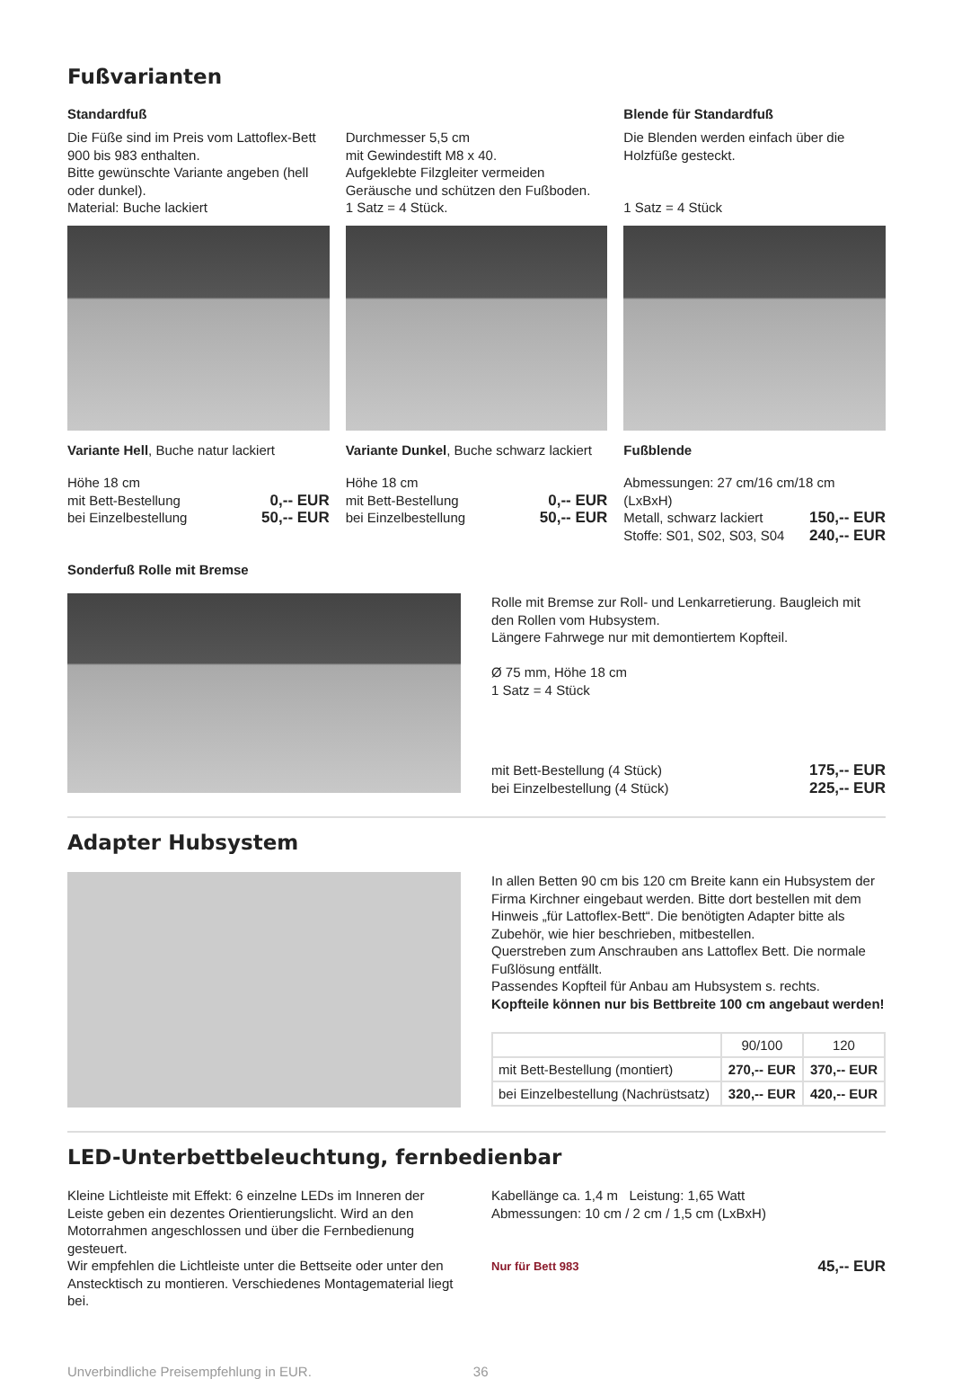Fußvarianten
Standardfuß
Die Füße sind im Preis vom Lattoflex-Bett 900 bis 983 enthalten.
Bitte gewünschte Variante angeben (hell oder dunkel).
Material: Buche lackiert
Durchmesser 5,5 cm
mit Gewindestift M8 x 40.
Aufgeklebte Filzgleiter vermeiden Geräusche und schützen den Fußboden.
1 Satz = 4 Stück.
Blende für Standardfuß
Die Blenden werden einfach über die Holzfüße gesteckt.
1 Satz = 4 Stück
Variante Hell, Buche natur lackiert
Höhe 18 cm
mit Bett-Bestellung 0,-- EUR
bei Einzelbestellung 50,-- EUR
Variante Dunkel, Buche schwarz lackiert
Höhe 18 cm
mit Bett-Bestellung 0,-- EUR
bei Einzelbestellung 50,-- EUR
Fußblende
Abmessungen: 27 cm/16 cm/18 cm (LxBxH)
Metall, schwarz lackiert 150,-- EUR
Stoffe: S01, S02, S03, S04 240,-- EUR
Sonderfuß Rolle mit Bremse
Rolle mit Bremse zur Roll- und Lenkarretierung. Baugleich mit den Rollen vom Hubsystem.
Längere Fahrwege nur mit demontiertem Kopfteil.
Ø 75 mm, Höhe 18 cm
1 Satz = 4 Stück
mit Bett-Bestellung (4 Stück) 175,-- EUR
bei Einzelbestellung (4 Stück) 225,-- EUR
Adapter Hubsystem
In allen Betten 90 cm bis 120 cm Breite kann ein Hubsystem der Firma Kirchner eingebaut werden. Bitte dort bestellen mit dem Hinweis „für Lattoflex-Bett“. Die benötigten Adapter bitte als Zubehör, wie hier beschrieben, mitbestellen.
Querstreben zum Anschrauben ans Lattoflex Bett. Die normale Fußlösung entfällt.
Passendes Kopfteil für Anbau am Hubsystem s. rechts.
Kopfteile können nur bis Bettbreite 100 cm angebaut werden!
| | 90/100 | 120 |
| --- | --- | --- |
| mit Bett-Bestellung (montiert) | 270,-- EUR | 370,-- EUR |
| bei Einzelbestellung (Nachrüstsatz) | 320,-- EUR | 420,-- EUR |
LED-Unterbettbeleuchtung, fernbedienbar
Kleine Lichtleiste mit Effekt: 6 einzelne LEDs im Inneren der Leiste geben ein dezentes Orientierungslicht. Wird an den Motorrahmen angeschlossen und über die Fernbedienung gesteuert.
Wir empfehlen die Lichtleiste unter die Bettseite oder unter den Ansteck­tisch zu montieren. Verschiedenes Montagematerial liegt bei.
Kabellänge ca. 1,4 m Leistung: 1,65 Watt
Abmessungen: 10 cm / 2 cm / 1,5 cm (LxBxH)
Nur für Bett 983 45,-- EUR
Unverbindliche Preisempfehlung in EUR. 36